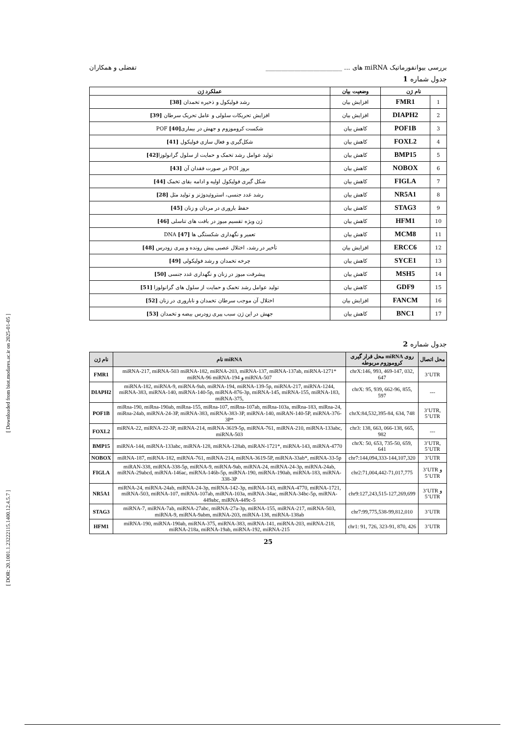[ Downloaded from biot.modares.ac.ir on 2025-01-05 ]
[ DOR: 20.1001.1.23222115.1400.12.4.5.7 ]
بررسی بیوانفورماتیک miRNA های ... ________________________ تفضلی و همکاران
جدول شماره 1
| نام ژن | | وضعیت بیان | عملکرد ژن |
| --- | --- | --- | --- |
| 1 | FMR1 | افزایش بیان | رشد فولیکول و ذخیره تخمدان [38] |
| 2 | DIAPH2 | افزایش بیان | افزایش تحریکات سلولی و عامل تحریک سرطان [39] |
| 3 | POF1B | کاهش بیان | شکست کروموزوم و جهش در بیماریPOF [40] |
| 4 | FOXL2 | کاهش بیان | شکل‌گیری و فعال سازی فولیکول [41] |
| 5 | BMP15 | کاهش بیان | تولید عوامل رشد تخمک و حمایت از سلول گرانولوزا [42] |
| 6 | NOBOX | کاهش بیان | بروز POI در صورت فقدان آن [43] |
| 7 | FIGLA | کاهش بیان | شکل گیری فولیکول اولیه و ادامه بقای تخمک [44] |
| 8 | NR5A1 | کاهش بیان | رشد غدد جنسی، استروئیدوژنز و تولید مثل [28] |
| 9 | STAG3 | کاهش بیان | حفظ باروری در مردان و زنان [45] |
| 10 | HFM1 | کاهش بیان | ژن ویژه تقسیم میوز در بافت های تناسلی [46] |
| 11 | MCM8 | کاهش بیان | تعمیر و نگهداری شکستگی ها DNA [47] |
| 12 | ERCC6 | افزایش بیان | تأخیر در رشد، اختلال عصبی پیش رونده و پیری زودرس [48] |
| 13 | SYCE1 | کاهش بیان | چرخه تخمدان و رشد فولیکولی [49] |
| 14 | MSH5 | کاهش بیان | پیشرفت میوز در زنان و نگهداری غدد جنسی [50] |
| 15 | GDF9 | کاهش بیان | تولید عوامل رشد تخمک و حمایت از سلول های گرانولوزا [51] |
| 16 | FANCM | افزایش بیان | اختلال آن موجب سرطان تخمدان و ناباروری در زنان [52] |
| 17 | BNC1 | کاهش بیان | جهش در این ژن سبب پیری زودرس بیضه و تخمدان [53] |
جدول شماره 2
| نام ژن | نام miRNA | محل قرار گیری miRNA روی کروموزوم مربوطه | محل اتصال |
| --- | --- | --- | --- |
| FMR1 | miRNA-217, miRNA-503 miRNA-182, miRNA-203, miRNA-137, miRNA-137ab, miRNA-1271* miRNA-96 miRNA-194 و miRNA-507 | chrX:146, 993, 469-147, 032, 647 | 3’UTR |
| DIAPH2 | miRNA-182, miRNA-9, miRNA-9ab, miRNA-194, miRNA-139-5p, miRNA-217, miRNA-1244, miRNA-383, miRNA-140, miRNA-140-5p, miRNA-876-3p, miRNA-145, miRNA-155, miRNA-183, miRNA-375, | chrX: 95, 939, 662-96, 855, 597 | --- |
| POF1B | miRna-190, miRna-190ab, miRna-155, miRna-107, miRna-107ab, miRna-103a, miRna-183, miRna-24, miRna-24ab, miRNA-24-3P, miRNA-383, miRNA-383-3P, miRNA-140, miRAN-140-5P, miRNA-376-3P* | chrX:84,532,395-84, 634, 748 | 3’UTR, 5’UTR |
| FOXL2 | miRNA-22, miRNA-22-3P, miRNA-214, miRNA-3619-5p, miRNA-761, miRNA-210, miRNA-133abc, miRNA-503 | chr3: 138, 663, 066-138, 665, 982 | --- |
| BMP15 | miRNA-144, miRNA-133abc, miRNA-128, miRNA-128ab, miRAN-1721*, miRNA-143, miRNA-4770 | chrX: 50, 653, 735-50, 659, 641 | 3’UTR, 5’UTR |
| NOBOX | miRNA-187, miRNA-182, miRNA-761, miRNA-214, miRNA-3619-5P, miRNA-33ab*, miRNA-33-5p | chr7:144,094,333-144,107,320 | 3’UTR |
| FIGLA | miRAN-338, miRNA-338-5p, miRNA-9, miRNA-9ab, miRNA-24, miRNA-24-3p, miRNA-24ab, miRNA-29abcd, miRNA-146ac, miRNA-146b-5p, miRNA-190, miRNA-190ab, miRNA-183, miRNA-338-3P | chr2:71,004,442-71,017,775 | 3’UTR و 5’UTR |
| NR5A1 | miRNA-24, miRNA-24ab, miRNA-24-3p, miRNA-142-3p, miRNA-143, miRNA-4770, miRNA-1721, miRNA-503, miRNA-107, miRNA-107ab, miRNA-103a, miRNA-34ac, miRNA-34bc-5p, miRNA-449abc, miRNA-449c-5 | chr9:127,243,515-127,269,699 | 3’UTR و 5’UTR |
| STAG3 | miRNA-7, miRNA-7ab, miRNA-27abc, miRNA-27a-3p, miRNA-155, miRNA-217, miRNA-503, miRNA-9, miRNA-9abm, miRNA-203, miRNA-138, miRNA-138ab | chr7:99,775,538-99,812,010 | 3’UTR |
| HFM1 | miRNA-190, miRNA-190ab, miRNA-375, miRNA-383, miRNA-141, miRNA-203, miRNA-218, miRNA-218a, miRNA-19ab, miRNA-192, miRNA-215 | chr1: 91, 726, 323-91, 870, 426 | 3’UTR |
25